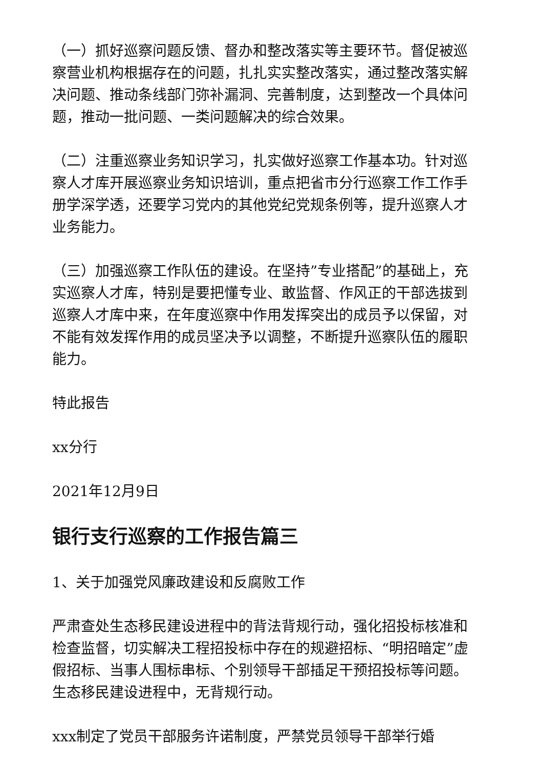（一）抓好巡察问题反馈、督办和整改落实等主要环节。督促被巡察营业机构根据存在的问题，扎扎实实整改落实，通过整改落实解决问题、推动条线部门弥补漏洞、完善制度，达到整改一个具体问题，推动一批问题、一类问题解决的综合效果。
（二）注重巡察业务知识学习，扎实做好巡察工作基本功。针对巡察人才库开展巡察业务知识培训，重点把省市分行巡察工作工作手册学深学透，还要学习党内的其他党纪党规条例等，提升巡察人才业务能力。
（三）加强巡察工作队伍的建设。在坚持”专业搭配”的基础上，充实巡察人才库，特别是要把懂专业、敢监督、作风正的干部选拔到巡察人才库中来，在年度巡察中作用发挥突出的成员予以保留，对不能有效发挥作用的成员坚决予以调整，不断提升巡察队伍的履职能力。
特此报告
xx分行
2021年12月9日
银行支行巡察的工作报告篇三
1、关于加强党风廉政建设和反腐败工作
严肃查处生态移民建设进程中的背法背规行动，强化招投标核准和检查监督，切实解决工程招投标中存在的规避招标、“明招暗定”虚假招标、当事人围标串标、个别领导干部插足干预招投标等问题。生态移民建设进程中，无背规行动。
xxx制定了党员干部服务许诺制度，严禁党员领导干部举行婚